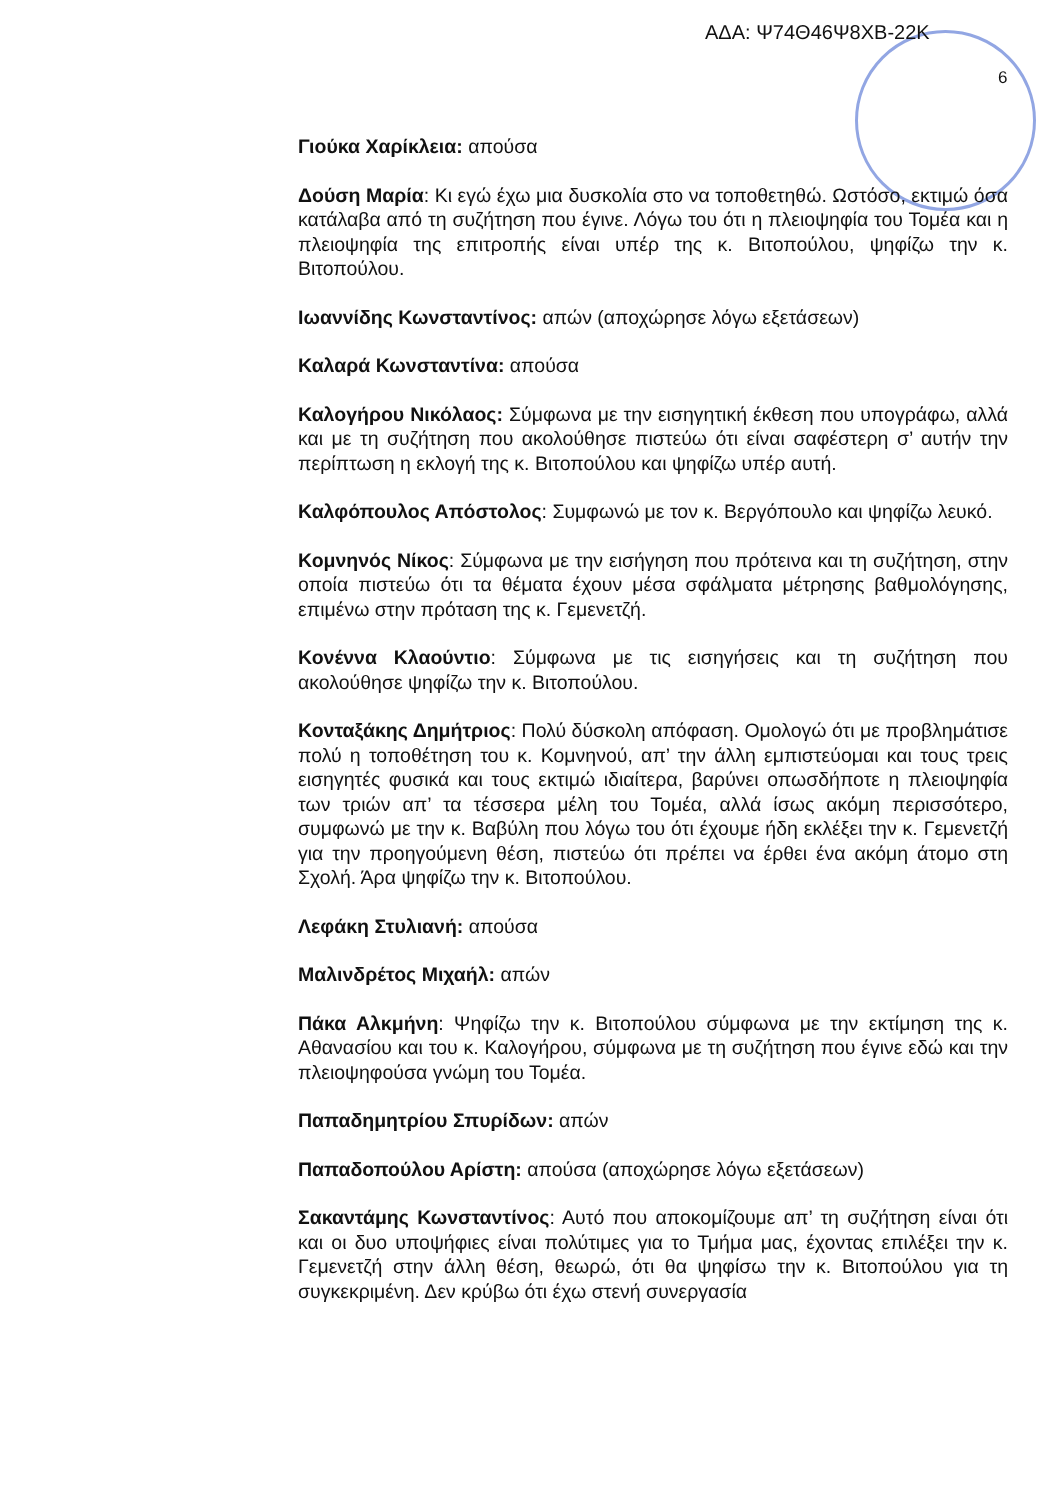ΑΔΑ: Ψ74Θ46Ψ8ΧΒ-22Κ
6
Γιούκα Χαρίκλεια: απούσα
Δούση Μαρία: Κι εγώ έχω μια δυσκολία στο να τοποθετηθώ. Ωστόσο, εκτιμώ όσα κατάλαβα από τη συζήτηση που έγινε. Λόγω του ότι η πλειοψηφία του Τομέα και η πλειοψηφία της επιτροπής είναι υπέρ της κ. Βιτοπούλου, ψηφίζω την κ. Βιτοπούλου.
Ιωαννίδης Κωνσταντίνος: απών (αποχώρησε λόγω εξετάσεων)
Καλαρά Κωνσταντίνα: απούσα
Καλογήρου Νικόλαος: Σύμφωνα με την εισηγητική έκθεση που υπογράφω, αλλά και με τη συζήτηση που ακολούθησε πιστεύω ότι είναι σαφέστερη σ’ αυτήν την περίπτωση η εκλογή της κ. Βιτοπούλου και ψηφίζω υπέρ αυτή.
Καλφόπουλος Απόστολος: Συμφωνώ με τον κ. Βεργόπουλο και ψηφίζω λευκό.
Κομνηνός Νίκος: Σύμφωνα με την εισήγηση που πρότεινα και τη συζήτηση, στην οποία πιστεύω ότι τα θέματα έχουν μέσα σφάλματα μέτρησης βαθμολόγησης, επιμένω στην πρόταση της κ. Γεμενετζή.
Κονέννα Κλαούντιο: Σύμφωνα με τις εισηγήσεις και τη συζήτηση που ακολούθησε ψηφίζω την κ. Βιτοπούλου.
Κονταξάκης Δημήτριος: Πολύ δύσκολη απόφαση. Ομολογώ ότι με προβλημάτισε πολύ η τοποθέτηση του κ. Κομνηνού, απ’ την άλλη εμπιστεύομαι και τους τρεις εισηγητές φυσικά και τους εκτιμώ ιδιαίτερα, βαρύνει οπωσδήποτε η πλειοψηφία των τριών απ’ τα τέσσερα μέλη του Τομέα, αλλά ίσως ακόμη περισσότερο, συμφωνώ με την κ. Βαβύλη που λόγω του ότι έχουμε ήδη εκλέξει την κ. Γεμενετζή για την προηγούμενη θέση, πιστεύω ότι πρέπει να έρθει ένα ακόμη άτομο στη Σχολή. Άρα ψηφίζω την κ. Βιτοπούλου.
Λεφάκη Στυλιανή: απούσα
Μαλινδρέτος Μιχαήλ: απών
Πάκα Αλκμήνη: Ψηφίζω την κ. Βιτοπούλου σύμφωνα με την εκτίμηση της κ. Αθανασίου και του κ. Καλογήρου, σύμφωνα με τη συζήτηση που έγινε εδώ και την πλειοψηφούσα γνώμη του Τομέα.
Παπαδημητρίου Σπυρίδων: απών
Παπαδοπούλου Αρίστη: απούσα (αποχώρησε λόγω εξετάσεων)
Σακαντάμης Κωνσταντίνος: Αυτό που αποκομίζουμε απ’ τη συζήτηση είναι ότι και οι δυο υποψήφιες είναι πολύτιμες για το Τμήμα μας, έχοντας επιλέξει την κ. Γεμενετζή στην άλλη θέση, θεωρώ, ότι θα ψηφίσω την κ. Βιτοπούλου για τη συγκεκριμένη. Δεν κρύβω ότι έχω στενή συνεργασία